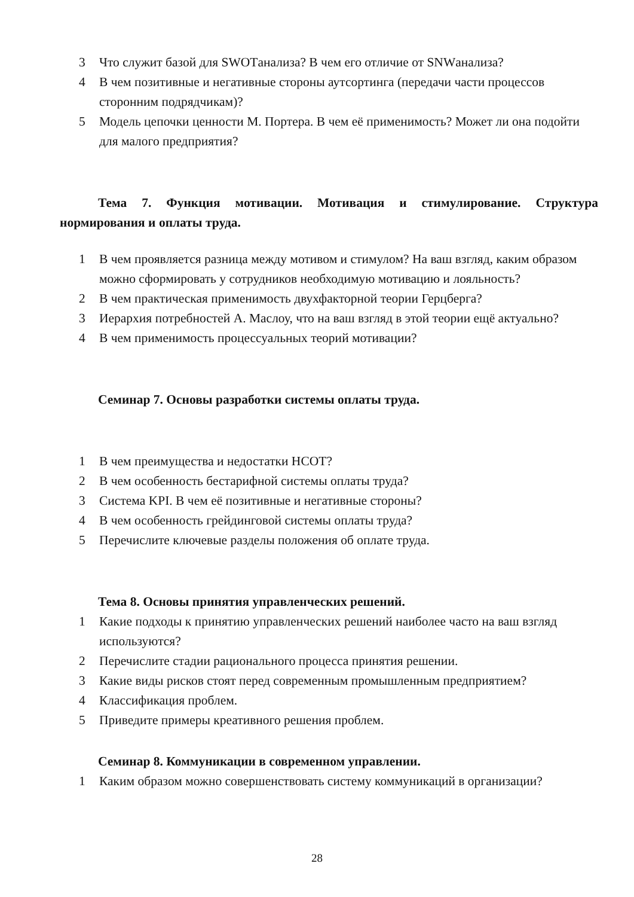3 Что служит базой для SWOTанализа? В чем его отличие от SNWанализа?
4 В чем позитивные и негативные стороны аутсортинга (передачи части процессов сторонним подрядчикам)?
5 Модель цепочки ценности М. Портера. В чем её применимость? Может ли она подойти для малого предприятия?
Тема 7. Функция мотивации. Мотивация и стимулирование. Структура нормирования и оплаты труда.
1 В чем проявляется разница между мотивом и стимулом? На ваш взгляд, каким образом можно сформировать у сотрудников необходимую мотивацию и лояльность?
2 В чем практическая применимость двухфакторной теории Герцберга?
3 Иерархия потребностей А. Маслоу, что на ваш взгляд в этой теории ещё актуально?
4 В чем применимость процессуальных теорий мотивации?
Семинар 7. Основы разработки системы оплаты труда.
1 В чем преимущества и недостатки НСОТ?
2 В чем особенность бестарифной системы оплаты труда?
3 Система KPI. В чем её позитивные и негативные стороны?
4 В чем особенность грейдинговой системы оплаты труда?
5 Перечислите ключевые разделы положения об оплате труда.
Тема 8. Основы принятия управленческих решений.
1 Какие подходы к принятию управленческих решений наиболее часто на ваш взгляд используются?
2 Перечислите стадии рационального процесса принятия решении.
3 Какие виды рисков стоят перед современным промышленным предприятием?
4 Классификация проблем.
5 Приведите примеры креативного решения проблем.
Семинар 8. Коммуникации в современном управлении.
1 Каким образом можно совершенствовать систему коммуникаций в организации?
28